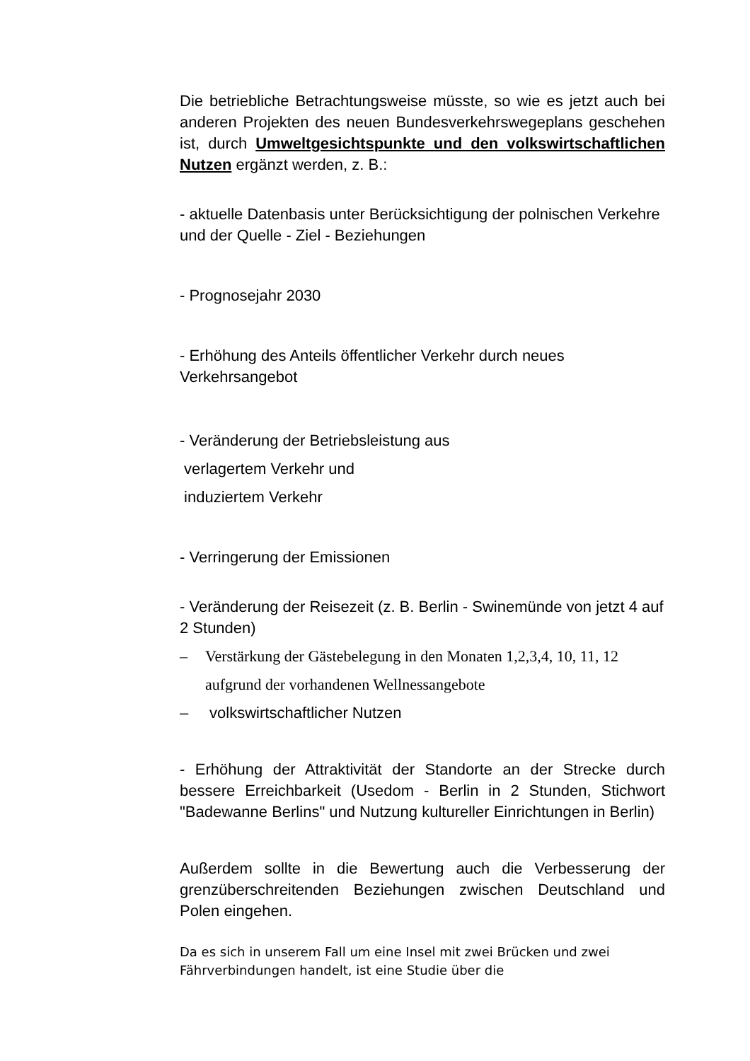Die betriebliche Betrachtungsweise müsste, so wie es jetzt auch bei anderen Projekten des neuen Bundesverkehrswegeplans geschehen ist, durch Umweltgesichtspunkte und den volkswirtschaftlichen Nutzen ergänzt werden, z. B.:
- aktuelle Datenbasis unter Berücksichtigung der polnischen Verkehre und der Quelle - Ziel - Beziehungen
- Prognosejahr 2030
- Erhöhung des Anteils öffentlicher Verkehr durch neues Verkehrsangebot
- Veränderung der Betriebsleistung aus
verlagertem Verkehr und
induziertem Verkehr
- Verringerung der Emissionen
- Veränderung der Reisezeit (z. B. Berlin - Swinemünde von jetzt 4 auf 2 Stunden)
– Verstärkung der Gästebelegung in den Monaten 1,2,3,4, 10, 11, 12
aufgrund der vorhandenen Wellnessangebote
– volkswirtschaftlicher Nutzen
- Erhöhung der Attraktivität der Standorte an der Strecke durch bessere Erreichbarkeit (Usedom - Berlin in 2 Stunden, Stichwort "Badewanne Berlins" und Nutzung kultureller Einrichtungen in Berlin)
Außerdem sollte in die Bewertung auch die Verbesserung der grenzüberschreitenden Beziehungen zwischen Deutschland und Polen eingehen.
Da es sich in unserem Fall um eine Insel mit zwei Brücken und zwei Fährverbindungen handelt, ist eine Studie über die